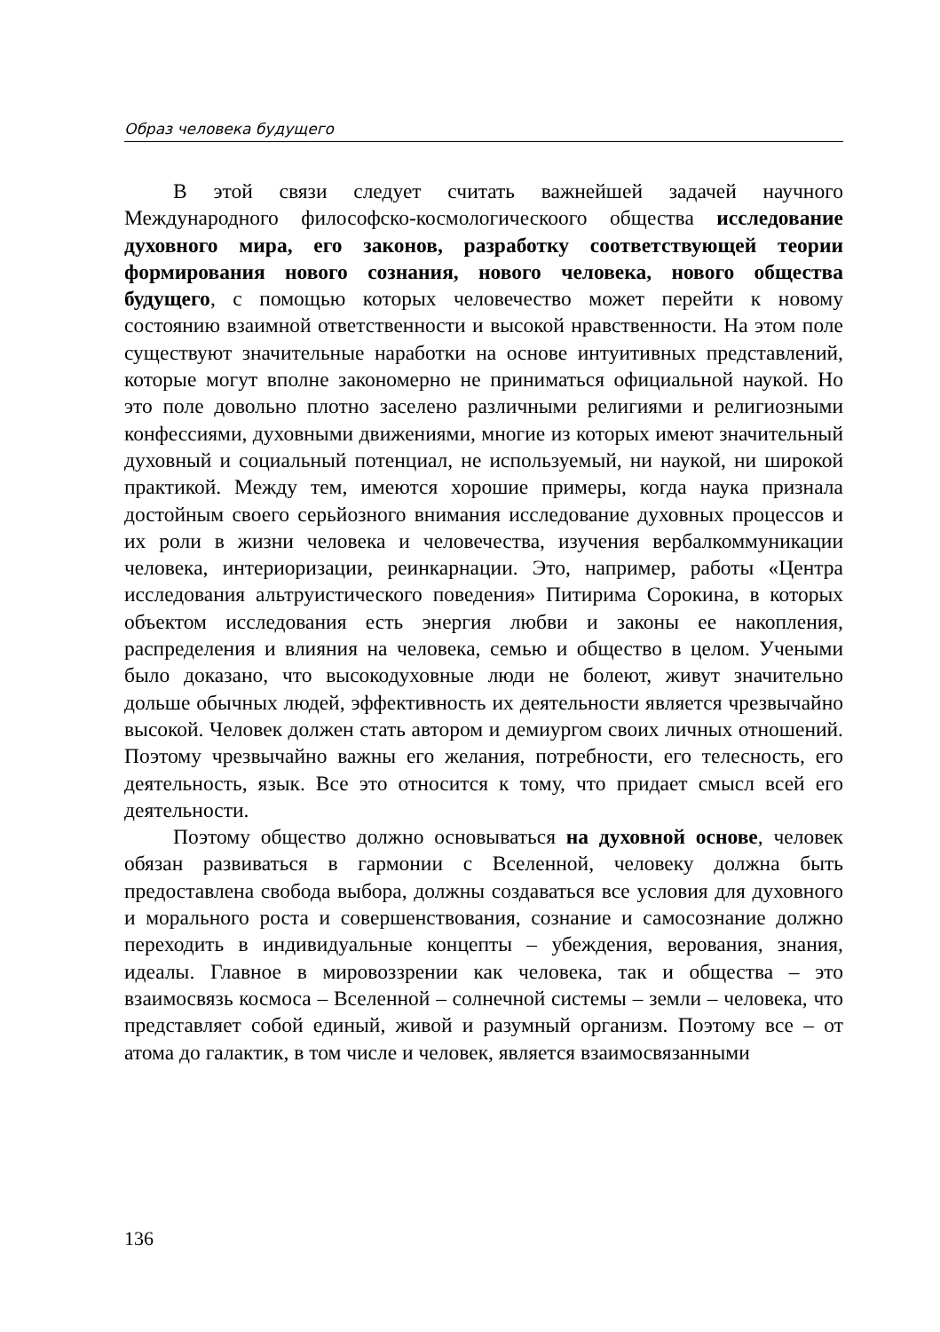Образ человека будущего
В этой связи следует считать важнейшей задачей научного Международного философско-космологическоого общества исследование духовного мира, его законов, разработку соответствующей теории формирования нового сознания, нового человека, нового общества будущего, с помощью которых человечество может перейти к новому состоянию взаимной ответственности и высокой нравственности. На этом поле существуют значительные наработки на основе интуитивных представлений, которые могут вполне закономерно не приниматься официальной наукой. Но это поле довольно плотно заселено различными религиями и религиозными конфессиями, духовными движениями, многие из которых имеют значительный духовный и социальный потенциал, не используемый, ни наукой, ни широкой практикой. Между тем, имеются хорошие примеры, когда наука признала достойным своего серьйозного внимания исследование духовных процессов и их роли в жизни человека и человечества, изучения вербалкоммуникации человека, интериоризации, реинкарнации. Это, например, работы «Центра исследования альтруистического поведения» Питирима Сорокина, в которых объектом исследования есть энергия любви и законы ее накопления, распределения и влияния на человека, семью и общество в целом. Учеными было доказано, что высокодуховные люди не болеют, живут значительно дольше обычных людей, эффективность их деятельности является чрезвычайно высокой. Человек должен стать автором и демиургом своих личных отношений. Поэтому чрезвычайно важны его желания, потребности, его телесность, его деятельность, язык. Все это относится к тому, что придает смысл всей его деятельности.
Поэтому общество должно основываться на духовной основе, человек обязан развиваться в гармонии с Вселенной, человеку должна быть предоставлена свобода выбора, должны создаваться все условия для духовного и морального роста и совершенствования, сознание и самосознание должно переходить в индивидуальные концепты – убеждения, верования, знания, идеалы. Главное в мировоззрении как человека, так и общества – это взаимосвязь космоса – Вселенной – солнечной системы – земли – человека, что представляет собой единый, живой и разумный организм. Поэтому все – от атома до галактик, в том числе и человек, является взаимосвязанными
136